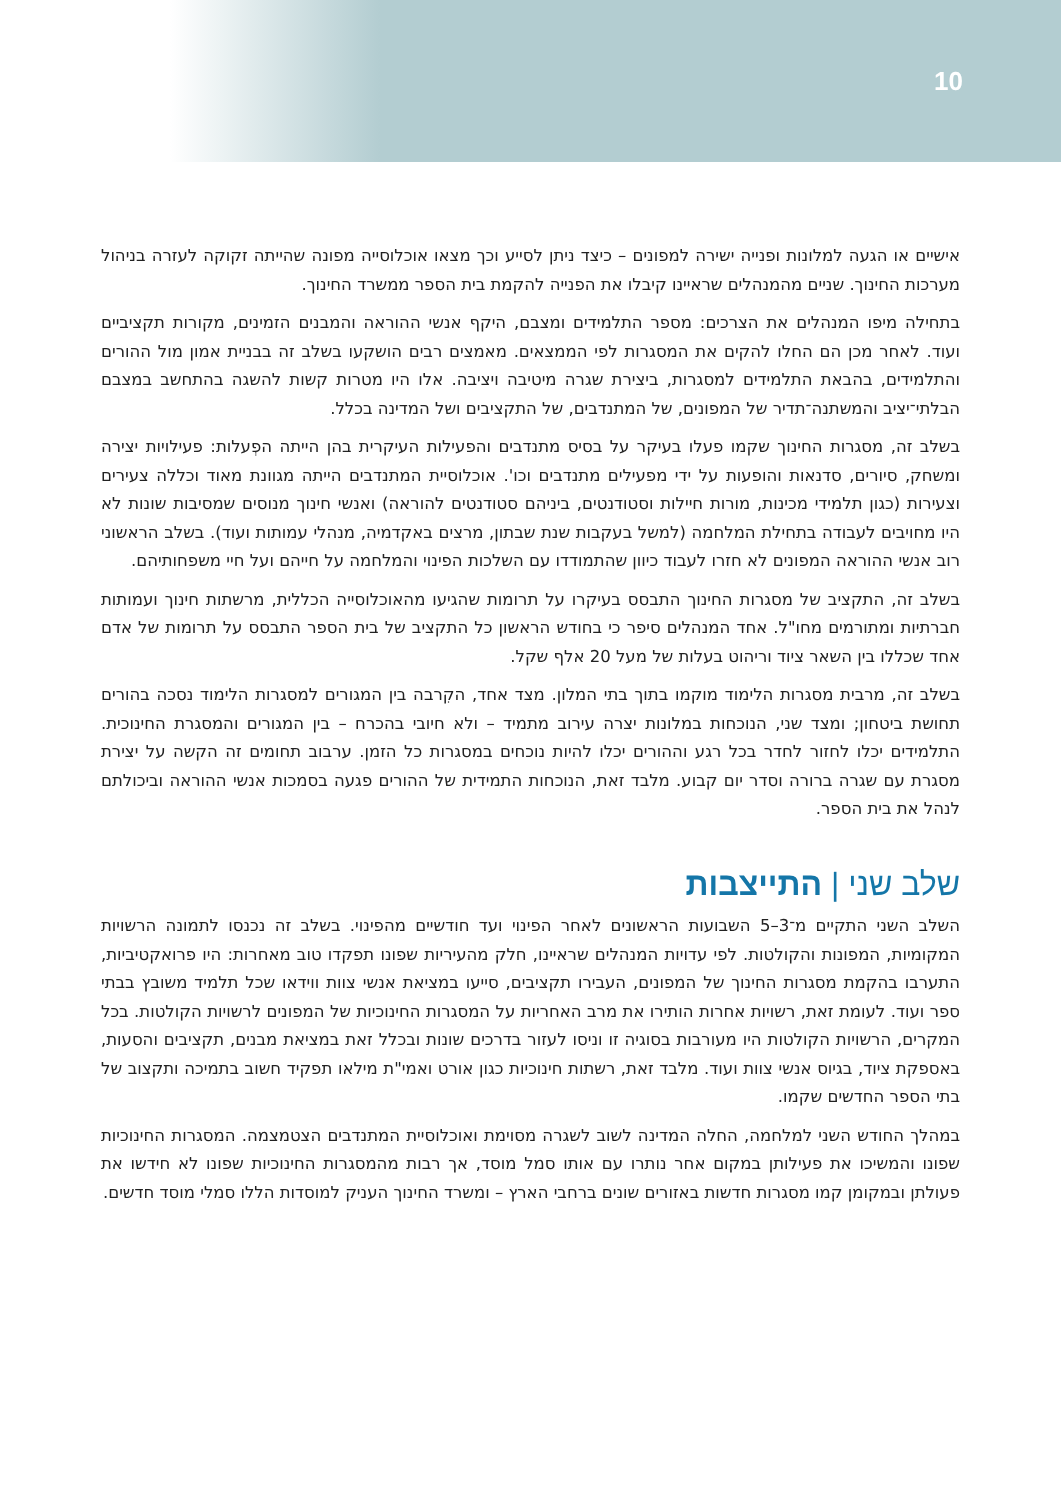10
אישיים או הגעה למלונות ופנייה ישירה למפונים – כיצד ניתן לסייע וכך מצאו אוכלוסייה מפונה שהייתה זקוקה לעזרה בניהול מערכות החינוך. שניים מהמנהלים שראיינו קיבלו את הפנייה להקמת בית הספר ממשרד החינוך.
בתחילה מיפו המנהלים את הצרכים: מספר התלמידים ומצבם, היקף אנשי ההוראה והמבנים הזמינים, מקורות תקציביים ועוד. לאחר מכן הם החלו להקים את המסגרות לפי הממצאים. מאמצים רבים הושקעו בשלב זה בבניית אמון מול ההורים והתלמידים, בהבאת התלמידים למסגרות, ביצירת שגרה מיטיבה ויציבה. אלו היו מטרות קשות להשגה בהתחשב במצבם הבלתי־יציב והמשתנה־תדיר של המפונים, של המתנדבים, של התקציבים ושל המדינה בכלל.
בשלב זה, מסגרות החינוך שקמו פעלו בעיקר על בסיס מתנדבים והפעילות העיקרית בהן הייתה הפְעלות: פעילויות יצירה ומשחק, סיורים, סדנאות והופעות על ידי מפעילים מתנדבים וכו'. אוכלוסיית המתנדבים הייתה מגוונת מאוד וכללה צעירים וצעירות (כגון תלמידי מכינות, מורות חיילות וסטודנטים, ביניהם סטודנטים להוראה) ואנשי חינוך מנוסים שמסיבות שונות לא היו מחויבים לעבודה בתחילת המלחמה (למשל בעקבות שנת שבתון, מרצים באקדמיה, מנהלי עמותות ועוד). בשלב הראשוני רוב אנשי ההוראה המפונים לא חזרו לעבוד כיוון שהתמודדו עם השלכות הפינוי והמלחמה על חייהם ועל חיי משפחותיהם.
בשלב זה, התקציב של מסגרות החינוך התבסס בעיקרו על תרומות שהגיעו מהאוכלוסייה הכללית, מרשתות חינוך ועמותות חברתיות ומתורמים מחו"ל. אחד המנהלים סיפר כי בחודש הראשון כל התקציב של בית הספר התבסס על תרומות של אדם אחד שכללו בין השאר ציוד וריהוט בעלות של מעל 20 אלף שקל.
בשלב זה, מרבית מסגרות הלימוד מוקמו בתוך בתי המלון. מצד אחד, הקִרבה בין המגורים למסגרות הלימוד נסכה בהורים תחושת ביטחון; ומצד שני, הנוכחות במלונות יצרה עירוב מתמיד – ולא חיובי בהכרח – בין המגורים והמסגרת החינוכית. התלמידים יכלו לחזור לחדר בכל רגע וההורים יכלו להיות נוכחים במסגרות כל הזמן. ערבוב תחומים זה הקשה על יצירת מסגרת עם שגרה ברורה וסדר יום קבוע. מלבד זאת, הנוכחות התמידית של ההורים פגעה בסמכות אנשי ההוראה וביכולתם לנהל את בית הספר.
שלב שני | התייצבות
השלב השני התקיים מ־3–5 השבועות הראשונים לאחר הפינוי ועד חודשיים מהפינוי. בשלב זה נכנסו לתמונה הרשויות המקומיות, המפונות והקולטות. לפי עדויות המנהלים שראיינו, חלק מהעיריות שפונו תפקדו טוב מאחרות: היו פרואקטיביות, התערבו בהקמת מסגרות החינוך של המפונים, העבירו תקציבים, סייעו במציאת אנשי צוות ווידאו שכל תלמיד משובץ בבתי ספר ועוד. לעומת זאת, רשויות אחרות הותירו את מרב האחריות על המסגרות החינוכיות של המפונים לרשויות הקולטות. בכל המקרים, הרשויות הקולטות היו מעורבות בסוגיה זו וניסו לעזור בדרכים שונות ובכלל זאת במציאת מבנים, תקציבים והסעות, באספקת ציוד, בגיוס אנשי צוות ועוד. מלבד זאת, רשתות חינוכיות כגון אורט ואמי"ת מילאו תפקיד חשוב בתמיכה ותקצוב של בתי הספר החדשים שקמו.
במהלך החודש השני למלחמה, החלה המדינה לשוב לשגרה מסוימת ואוכלוסיית המתנדבים הצטמצמה. המסגרות החינוכיות שפונו והמשיכו את פעילותן במקום אחר נותרו עם אותו סמל מוסד, אך רבות מהמסגרות החינוכיות שפונו לא חידשו את פעולתן ובמקומן קמו מסגרות חדשות באזורים שונים ברחבי הארץ – ומשרד החינוך העניק למוסדות הללו סמלי מוסד חדשים.